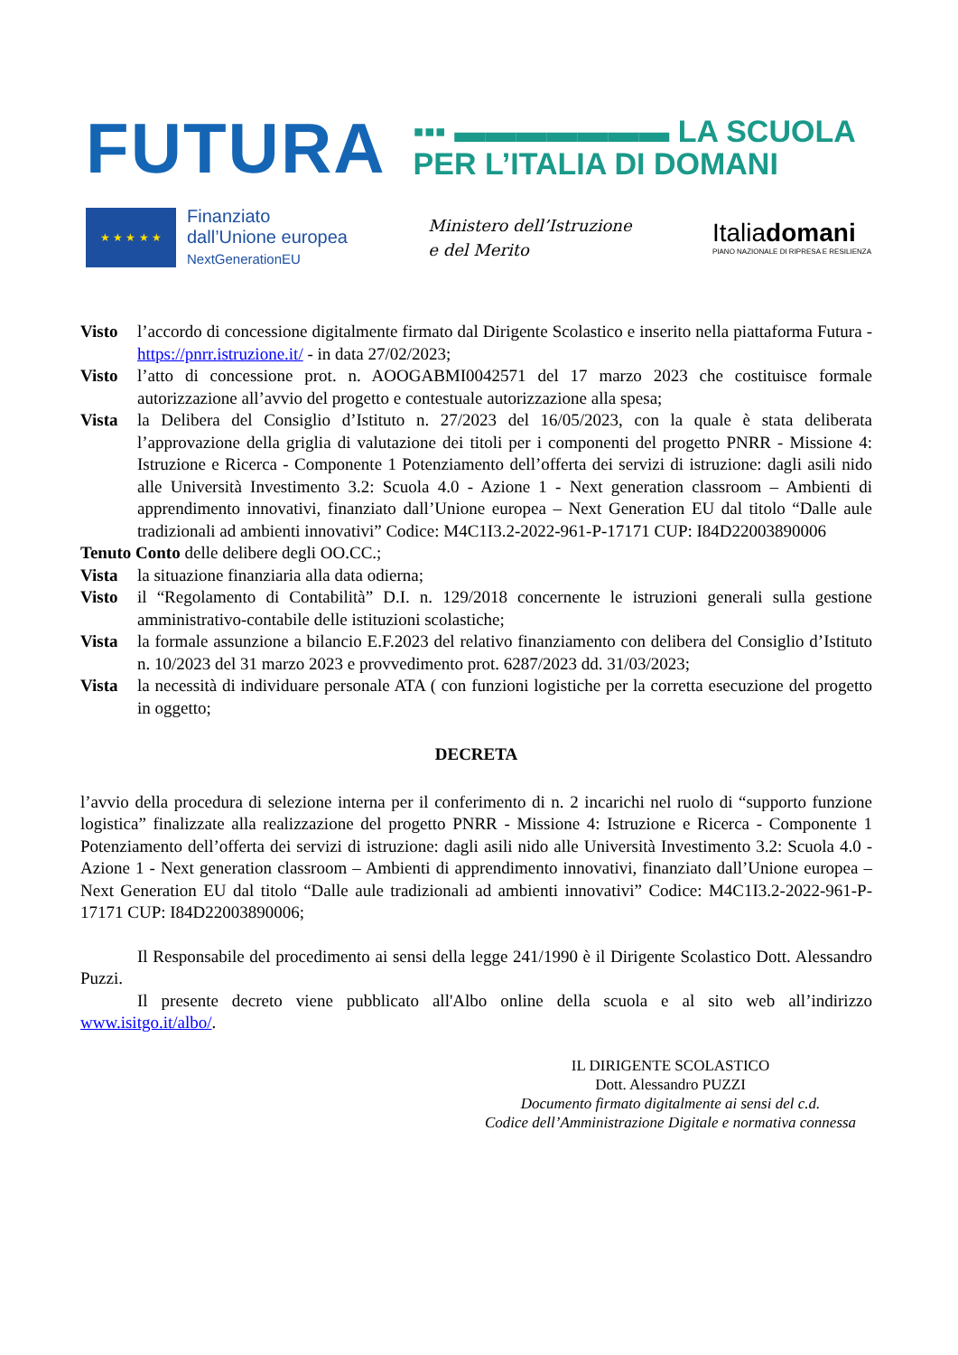FUTURA
▪▪▪ ▬▬▬▬▬▬▬ LA SCUOLA
PER L’ITALIA DI DOMANI
★ ★ ★ ★ ★
Finanziato
dall’Unione europea
NextGenerationEU
Ministero dell’Istruzione
e del Merito
Italiadomani
PIANO NAZIONALE DI RIPRESA E RESILIENZA
Visto l’accordo di concessione digitalmente firmato dal Dirigente Scolastico e inserito nella piattaforma Futura - https://pnrr.istruzione.it/ - in data 27/02/2023;
Visto l’atto di concessione prot. n. AOOGABMI0042571 del 17 marzo 2023 che costituisce formale autorizzazione all’avvio del progetto e contestuale autorizzazione alla spesa;
Vista la Delibera del Consiglio d’Istituto n. 27/2023 del 16/05/2023, con la quale è stata deliberata l’approvazione della griglia di valutazione dei titoli per i componenti del progetto PNRR - Missione 4: Istruzione e Ricerca - Componente 1 Potenziamento dell’offerta dei servizi di istruzione: dagli asili nido alle Università Investimento 3.2: Scuola 4.0 - Azione 1 - Next generation classroom – Ambienti di apprendimento innovativi, finanziato dall’Unione europea – Next Generation EU dal titolo “Dalle aule tradizionali ad ambienti innovativi” Codice: M4C1I3.2-2022-961-P-17171 CUP: I84D22003890006
Tenuto Conto delle delibere degli OO.CC.;
Vista la situazione finanziaria alla data odierna;
Visto il “Regolamento di Contabilità” D.I. n. 129/2018 concernente le istruzioni generali sulla gestione amministrativo-contabile delle istituzioni scolastiche;
Vista la formale assunzione a bilancio E.F.2023 del relativo finanziamento con delibera del Consiglio d’Istituto n. 10/2023 del 31 marzo 2023 e provvedimento prot. 6287/2023 dd. 31/03/2023;
Vista la necessità di individuare personale ATA ( con funzioni logistiche per la corretta esecuzione del progetto in oggetto;
DECRETA
l’avvio della procedura di selezione interna per il conferimento di n. 2 incarichi nel ruolo di “supporto funzione logistica” finalizzate alla realizzazione del progetto PNRR - Missione 4: Istruzione e Ricerca - Componente 1 Potenziamento dell’offerta dei servizi di istruzione: dagli asili nido alle Università Investimento 3.2: Scuola 4.0 - Azione 1 - Next generation classroom – Ambienti di apprendimento innovativi, finanziato dall’Unione europea – Next Generation EU dal titolo “Dalle aule tradizionali ad ambienti innovativi” Codice: M4C1I3.2-2022-961-P-17171 CUP: I84D22003890006;
Il Responsabile del procedimento ai sensi della legge 241/1990 è il Dirigente Scolastico Dott. Alessandro Puzzi.
Il presente decreto viene pubblicato all'Albo online della scuola e al sito web all’indirizzo www.isitgo.it/albo/.
IL DIRIGENTE SCOLASTICO
Dott. Alessandro PUZZI
Documento firmato digitalmente ai sensi del c.d.
Codice dell’Amministrazione Digitale e normativa connessa